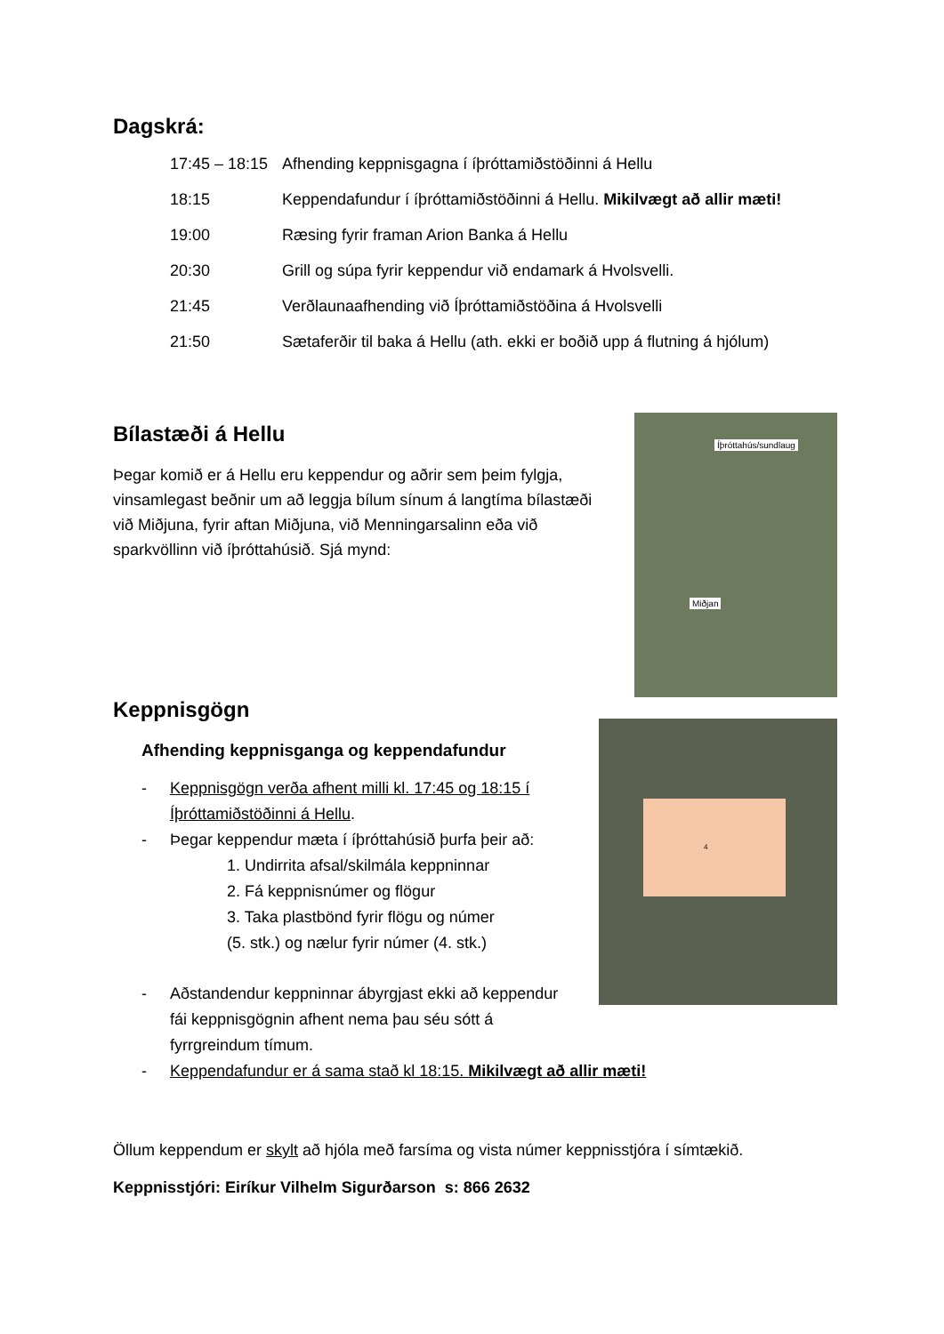Dagskrá:
| 17:45 – 18:15 | Afhending keppnisgagna í íþróttamiðstöðinni á Hellu |
| 18:15 | Keppendafundur í íþróttamiðstöðinni á Hellu. Mikilvægt að allir mæti! |
| 19:00 | Ræsing fyrir framan Arion Banka á Hellu |
| 20:30 | Grill og súpa fyrir keppendur við endamark á Hvolsvelli. |
| 21:45 | Verðlaunaafhending við Íþróttamiðstöðina á Hvolsvelli |
| 21:50 | Sætaferðir til baka á Hellu (ath. ekki er boðið upp á flutning á hjólum) |
Bílastæði á Hellu
Þegar komið er á Hellu eru keppendur og aðrir sem þeim fylgja, vinsamlegast beðnir um að leggja bílum sínum á langtíma bílastæði við Miðjuna, fyrir aftan Miðjuna, við Menningarsalinn eða við sparkvöllinn við íþróttahúsið. Sjá mynd:
Íþróttahús/sundlaug
Miðjan
Keppnisgögn
Afhending keppnisganga og keppendafundur
- Keppnisgögn verða afhent milli kl. 17:45 og 18:15 í Íþróttamiðstöðinni á Hellu.
- Þegar keppendur mæta í íþróttahúsið þurfa þeir að:
1. Undirrita afsal/skilmála keppninnar
2. Fá keppnisnúmer og flögur
3. Taka plastbönd fyrir flögu og númer
(5. stk.) og nælur fyrir númer (4. stk.)
- Aðstandendur keppninnar ábyrgjast ekki að keppendur fái keppnisgögnin afhent nema þau séu sótt á fyrrgreindum tímum.
- Keppendafundur er á sama stað kl 18:15. Mikilvægt að allir mæti!
4
Öllum keppendum er skylt að hjóla með farsíma og vista númer keppnisstjóra í símtækið.
Keppnisstjóri: Eiríkur Vilhelm Sigurðarson s: 866 2632